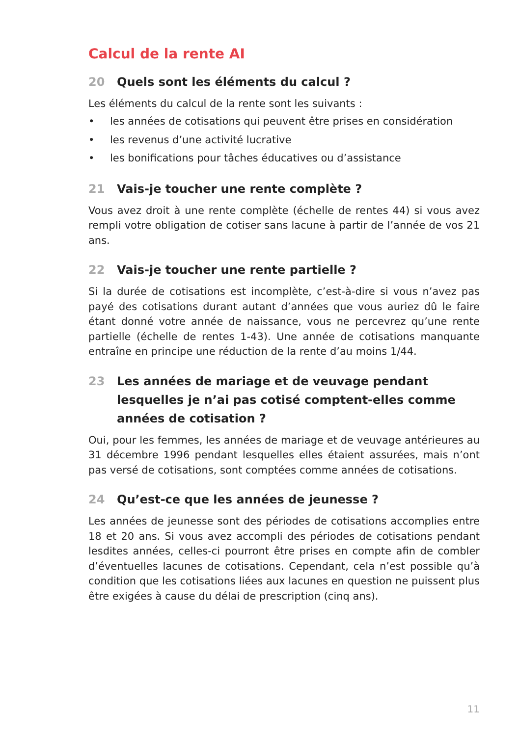Calcul de la rente AI
20 Quels sont les éléments du calcul ?
Les éléments du calcul de la rente sont les suivants :
• les années de cotisations qui peuvent être prises en considération
• les revenus d’une activité lucrative
• les bonifications pour tâches éducatives ou d’assistance
21 Vais-je toucher une rente complète ?
Vous avez droit à une rente complète (échelle de rentes 44) si vous avez rempli votre obligation de cotiser sans lacune à partir de l’année de vos 21 ans.
22 Vais-je toucher une rente partielle ?
Si la durée de cotisations est incomplète, c’est-à-dire si vous n’avez pas payé des cotisations durant autant d’années que vous auriez dû le faire étant donné votre année de naissance, vous ne percevrez qu’une rente partielle (échelle de rentes 1-43). Une année de cotisations manquante entraîne en principe une réduction de la rente d’au moins 1/44.
23 Les années de mariage et de veuvage pendant lesquelles je n’ai pas cotisé comptent-elles comme années de cotisation ?
Oui, pour les femmes, les années de mariage et de veuvage antérieures au 31 décembre 1996 pendant lesquelles elles étaient assurées, mais n’ont pas versé de cotisations, sont comptées comme années de cotisations.
24 Qu’est-ce que les années de jeunesse ?
Les années de jeunesse sont des périodes de cotisations accomplies entre 18 et 20 ans. Si vous avez accompli des périodes de cotisations pendant lesdites années, celles-ci pourront être prises en compte afin de combler d’éventuelles lacunes de cotisations. Cependant, cela n’est possible qu’à condition que les cotisations liées aux lacunes en question ne puissent plus être exigées à cause du délai de prescription (cinq ans).
11